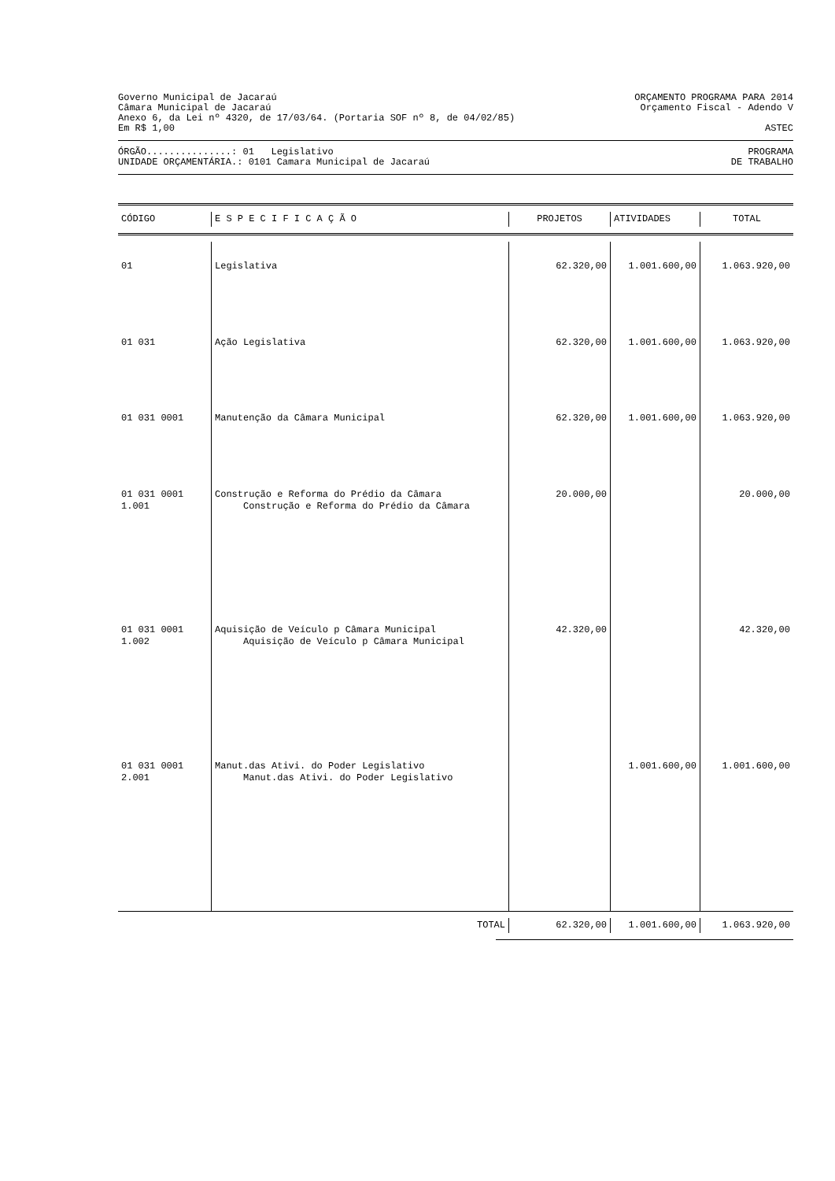Governo Municipal de Jacaraú ORÇAMENTO PROGRAMA PARA 2014
Câmara Municipal de Jacaraú Orçamento Fiscal - Adendo V
Anexo 6, da Lei nº 4320, de 17/03/64. (Portaria SOF nº 8, de 04/02/85)
Em R$ 1,00 ASTEC
ÓRGÃO...............: 01 Legislativo PROGRAMA
UNIDADE ORÇAMENTÁRIA.: 0101 Camara Municipal de Jacaraú DE TRABALHO
| CÓDIGO | E S P E C I F I C A Ç Ã O | PROJETOS | ATIVIDADES | TOTAL |
| --- | --- | --- | --- | --- |
| 01 | Legislativa | 62.320,00 | 1.001.600,00 | 1.063.920,00 |
| 01 031 | Ação Legislativa | 62.320,00 | 1.001.600,00 | 1.063.920,00 |
| 01 031 0001 | Manutenção da Câmara Municipal | 62.320,00 | 1.001.600,00 | 1.063.920,00 |
| 01 031 0001 1.001 | Construção e Reforma do Prédio da Câmara Construção e Reforma do Prédio da Câmara | 20.000,00 | | 20.000,00 |
| 01 031 0001 1.002 | Aquisição de Veículo p Câmara Municipal Aquisição de Veículo p Câmara Municipal | 42.320,00 | | 42.320,00 |
| 01 031 0001 2.001 | Manut.das Ativi. do Poder Legislativo Manut.das Ativi. do Poder Legislativo | | 1.001.600,00 | 1.001.600,00 |
| TOTAL | 62.320,00 | 1.001.600,00 | 1.063.920,00 |